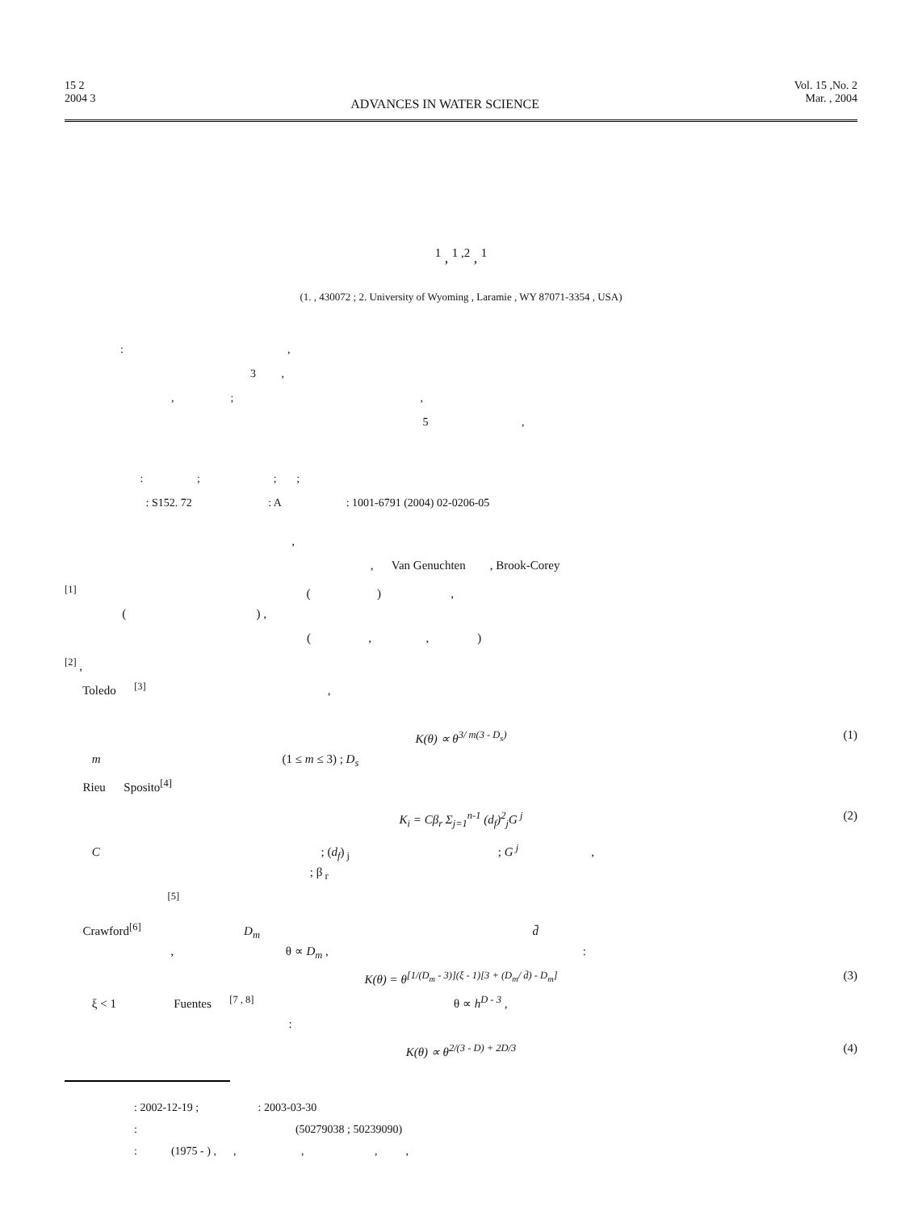15 2
2004 3
ADVANCES IN WATER SCIENCE
Vol. 15 ,No. 2
Mar. , 2004
<sup>1</sup> , <sup>1 ,2</sup> , <sup>1</sup>
(1. , 430072 ; 2. University of Wyoming , Laramie , WY 87071-3354 , USA)
: ,
3 ,
, ; ,
5 ,
: ; ; ;
: S152. 72 : A : 1001-6791 (2004) 02-0206-05
,
, Van Genuchten , Brook-Corey
<sup>[1]</sup> ( ) ,
( ) ,
( , , )
<sup>[2]</sup> ,
Toledo <sup>[3]</sup> ,
K(θ) ∝ θ<sup>3/ m(3 - D<sub>s</sub>)</sup> (1)
m (1 ≤ m ≤ 3) ; D<sub>s</sub>
Rieu Sposito<sup>[4]</sup>
K<sub>i</sub> = Cβ<sub>r</sub> Σ<sub>j=1</sub><sup>n-1</sup> (d<sub>f</sub>)<sup>2</sup><sub>j</sub>G<sup>j</sup> (2)
C ; (d<sub>f</sub>)<sub>j</sub> ; G<sup>j</sup> ,
; β<sub>r</sub>
<sup>[5]</sup>
Crawford<sup>[6]</sup> D<sub>m</sub> d̄
, θ ∝ D<sub>m</sub> , :
K(θ) = θ<sup>[1/(D<sub>m</sub> - 3)](ξ - 1)[3 + (D<sub>m</sub>/ d̄) - D<sub>m</sub>]</sup> (3)
ξ < 1 Fuentes <sup>[7 , 8]</sup> θ ∝ h<sup>D - 3</sup> ,
:
K(θ) ∝ θ<sup>2/(3 - D) + 2D/3</sup> (4)
: 2002-12-19 ; : 2003-03-30
: (50279038 ; 50239090)
: (1975 - ) , , , , ,